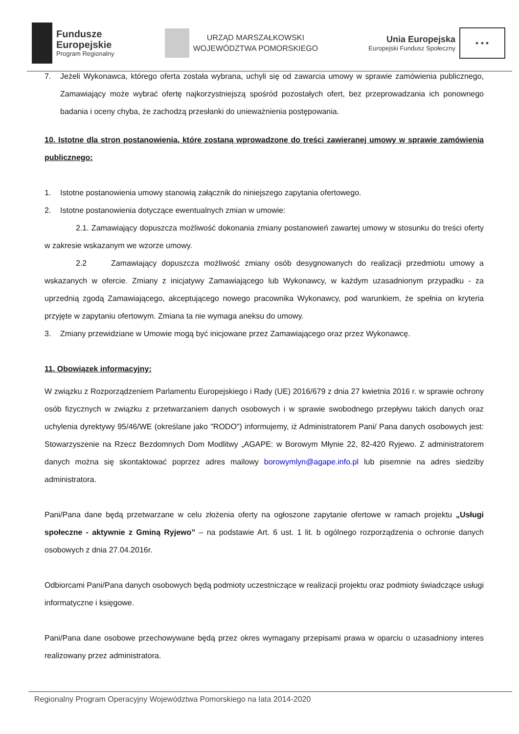Fundusze
Europejskie
Program Regionalny
URZĄD MARSZAŁKOWSKI
WOJEWÓDZTWA POMORSKIEGO
Unia Europejska
Europejski Fundusz Społeczny
★ ★ ★
7. Jeżeli Wykonawca, którego oferta została wybrana, uchyli się od zawarcia umowy w sprawie zamówienia publicznego, Zamawiający może wybrać ofertę najkorzystniejszą spośród pozostałych ofert, bez przeprowadzania ich ponownego badania i oceny chyba, że zachodzą przesłanki do unieważnienia postępowania.
10. Istotne dla stron postanowienia, które zostaną wprowadzone do treści zawieranej umowy w sprawie zamówienia publicznego:
1. Istotne postanowienia umowy stanowią załącznik do niniejszego zapytania ofertowego.
2. Istotne postanowienia dotyczące ewentualnych zmian w umowie:
2.1. Zamawiający dopuszcza możliwość dokonania zmiany postanowień zawartej umowy w stosunku do treści oferty w zakresie wskazanym we wzorze umowy.
2.2 Zamawiający dopuszcza możliwość zmiany osób desygnowanych do realizacji przedmiotu umowy a wskazanych w ofercie. Zmiany z inicjatywy Zamawiającego lub Wykonawcy, w każdym uzasadnionym przypadku - za uprzednią zgodą Zamawiającego, akceptującego nowego pracownika Wykonawcy, pod warunkiem, że spełnia on kryteria przyjęte w zapytaniu ofertowym. Zmiana ta nie wymaga aneksu do umowy.
3. Zmiany przewidziane w Umowie mogą być inicjowane przez Zamawiającego oraz przez Wykonawcę.
11. Obowiązek informacyjny:
W związku z Rozporządzeniem Parlamentu Europejskiego i Rady (UE) 2016/679 z dnia 27 kwietnia 2016 r. w sprawie ochrony osób fizycznych w związku z przetwarzaniem danych osobowych i w sprawie swobodnego przepływu takich danych oraz uchylenia dyrektywy 95/46/WE (określane jako "RODO") informujemy, iż Administratorem Pani/ Pana danych osobowych jest: Stowarzyszenie na Rzecz Bezdomnych Dom Modlitwy „AGAPE: w Borowym Młynie 22, 82-420 Ryjewo. Z administratorem danych można się skontaktować poprzez adres mailowy borowymlyn@agape.info.pl lub pisemnie na adres siedziby administratora.
Pani/Pana dane będą przetwarzane w celu złożenia oferty na ogłoszone zapytanie ofertowe w ramach projektu „Usługi społeczne - aktywnie z Gminą Ryjewo” – na podstawie Art. 6 ust. 1 lit. b ogólnego rozporządzenia o ochronie danych osobowych z dnia 27.04.2016r.
Odbiorcami Pani/Pana danych osobowych będą podmioty uczestniczące w realizacji projektu oraz podmioty świadczące usługi informatyczne i księgowe.
Pani/Pana dane osobowe przechowywane będą przez okres wymagany przepisami prawa w oparciu o uzasadniony interes realizowany przez administratora.
Regionalny Program Operacyjny Województwa Pomorskiego na lata 2014-2020